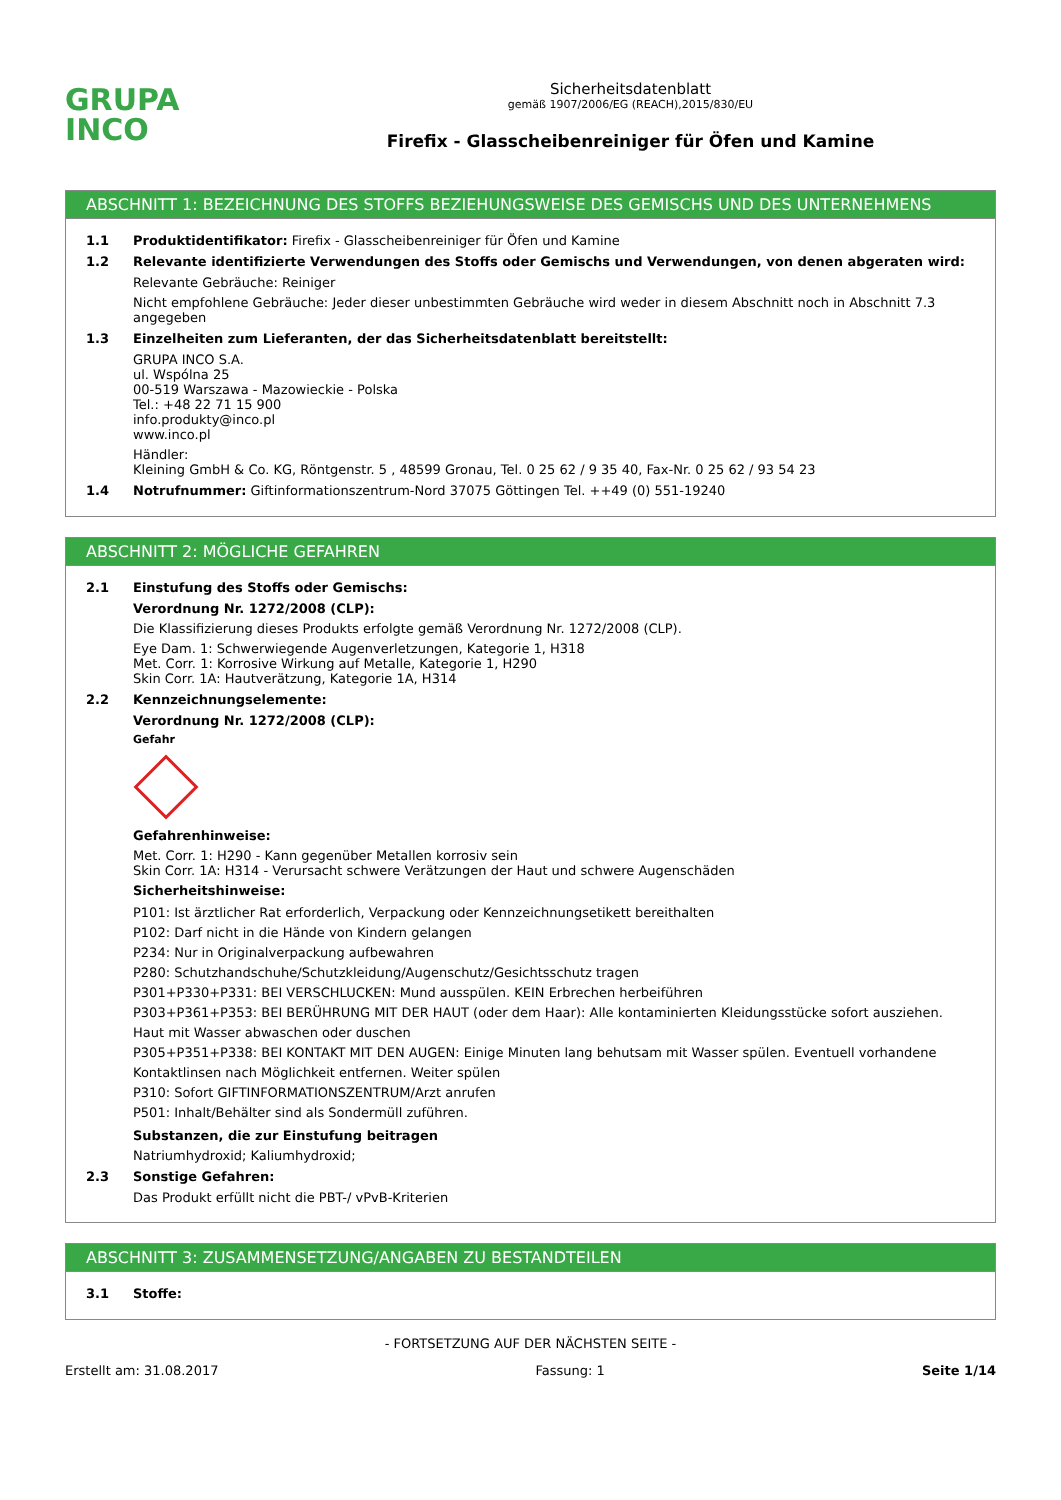GRUPA
INCO
Sicherheitsdatenblatt
gemäß 1907/2006/EG (REACH),2015/830/EU
Firefix - Glasscheibenreiniger für Öfen und Kamine
ABSCHNITT 1: BEZEICHNUNG DES STOFFS BEZIEHUNGSWEISE DES GEMISCHS UND DES UNTERNEHMENS
1.1 Produktidentifikator: Firefix - Glasscheibenreiniger für Öfen und Kamine
1.2 Relevante identifizierte Verwendungen des Stoffs oder Gemischs und Verwendungen, von denen abgeraten wird:
Relevante Gebräuche: Reiniger
Nicht empfohlene Gebräuche: Jeder dieser unbestimmten Gebräuche wird weder in diesem Abschnitt noch in Abschnitt 7.3 angegeben
1.3 Einzelheiten zum Lieferanten, der das Sicherheitsdatenblatt bereitstellt:
GRUPA INCO S.A.
ul. Wspólna 25
00-519 Warszawa - Mazowieckie - Polska
Tel.: +48 22 71 15 900
info.produkty@inco.pl
www.inco.pl
Händler:
Kleining GmbH & Co. KG, Röntgenstr. 5 , 48599 Gronau, Tel. 0 25 62 / 9 35 40, Fax-Nr. 0 25 62 / 93 54 23
1.4 Notrufnummer: Giftinformationszentrum-Nord 37075 Göttingen Tel. ++49 (0) 551-19240
ABSCHNITT 2: MÖGLICHE GEFAHREN
2.1 Einstufung des Stoffs oder Gemischs:
Verordnung Nr. 1272/2008 (CLP):
Die Klassifizierung dieses Produkts erfolgte gemäß Verordnung Nr. 1272/2008 (CLP).
Eye Dam. 1: Schwerwiegende Augenverletzungen, Kategorie 1, H318
Met. Corr. 1: Korrosive Wirkung auf Metalle, Kategorie 1, H290
Skin Corr. 1A: Hautverätzung, Kategorie 1A, H314
2.2 Kennzeichnungselemente:
Verordnung Nr. 1272/2008 (CLP):
Gefahr
Gefahrenhinweise:
Met. Corr. 1: H290 - Kann gegenüber Metallen korrosiv sein
Skin Corr. 1A: H314 - Verursacht schwere Verätzungen der Haut und schwere Augenschäden
Sicherheitshinweise:
P101: Ist ärztlicher Rat erforderlich, Verpackung oder Kennzeichnungsetikett bereithalten
P102: Darf nicht in die Hände von Kindern gelangen
P234: Nur in Originalverpackung aufbewahren
P280: Schutzhandschuhe/Schutzkleidung/Augenschutz/Gesichtsschutz tragen
P301+P330+P331: BEI VERSCHLUCKEN: Mund ausspülen. KEIN Erbrechen herbeiführen
P303+P361+P353: BEI BERÜHRUNG MIT DER HAUT (oder dem Haar): Alle kontaminierten Kleidungsstücke sofort ausziehen. Haut mit Wasser abwaschen oder duschen
P305+P351+P338: BEI KONTAKT MIT DEN AUGEN: Einige Minuten lang behutsam mit Wasser spülen. Eventuell vorhandene Kontaktlinsen nach Möglichkeit entfernen. Weiter spülen
P310: Sofort GIFTINFORMATIONSZENTRUM/Arzt anrufen
P501: Inhalt/Behälter sind als Sondermüll zuführen.
Substanzen, die zur Einstufung beitragen
Natriumhydroxid; Kaliumhydroxid;
2.3 Sonstige Gefahren:
Das Produkt erfüllt nicht die PBT-/ vPvB-Kriterien
ABSCHNITT 3: ZUSAMMENSETZUNG/ANGABEN ZU BESTANDTEILEN
3.1 Stoffe:
- FORTSETZUNG AUF DER NÄCHSTEN SEITE -
Erstellt am: 31.08.2017 Fassung: 1 Seite 1/14